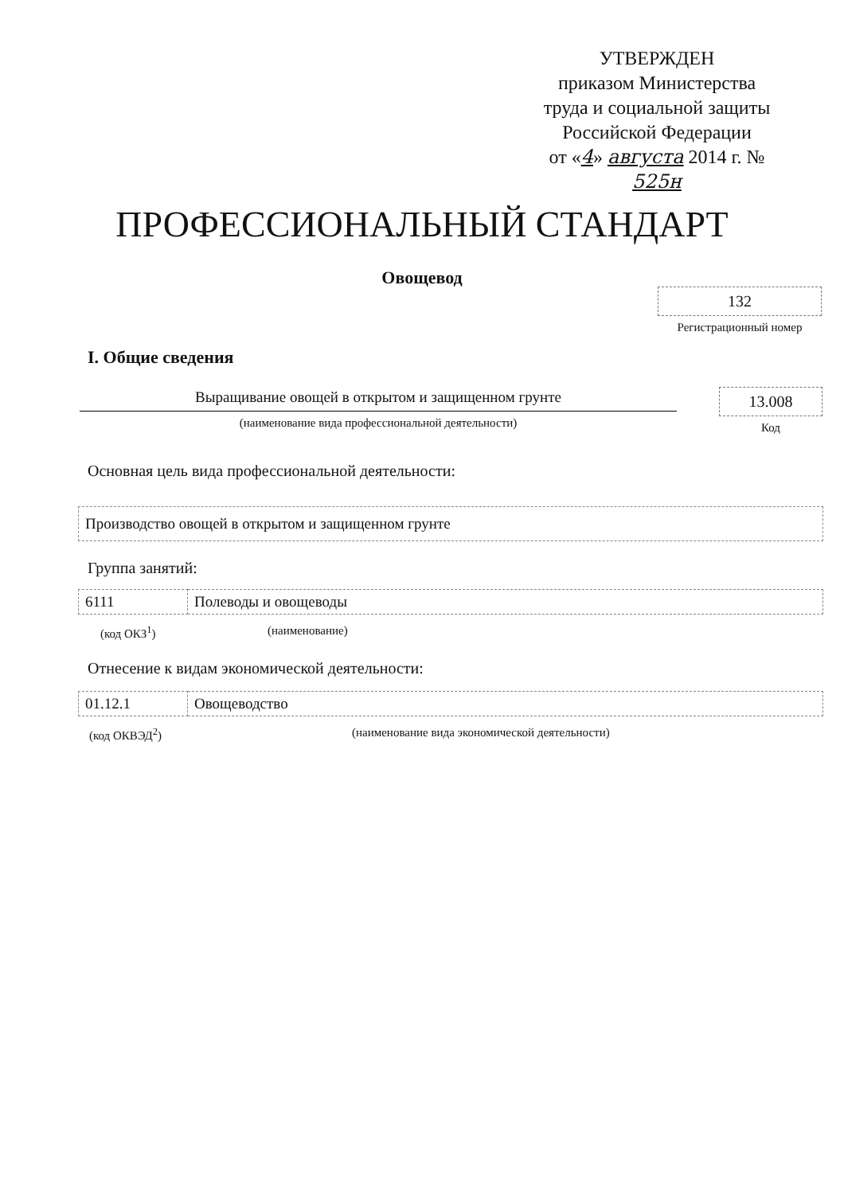УТВЕРЖДЕН
приказом Министерства
труда и социальной защиты
Российской Федерации
от «4» августа 2014 г. № 525н
ПРОФЕССИОНАЛЬНЫЙ СТАНДАРТ
Овощевод
132
Регистрационный номер
I. Общие сведения
Выращивание овощей в открытом и защищенном грунте
(наименование вида профессиональной деятельности)
13.008
Код
Основная цель вида профессиональной деятельности:
| Производство овощей в открытом и защищенном грунте |
Группа занятий:
| 6111 | Полеводы и овощеводы |
(код ОКЗ<sup>1</sup>) (наименование)
Отнесение к видам экономической деятельности:
| 01.12.1 | Овощеводство |
(код ОКВЭД<sup>2</sup>)
(наименование вида экономической деятельности)